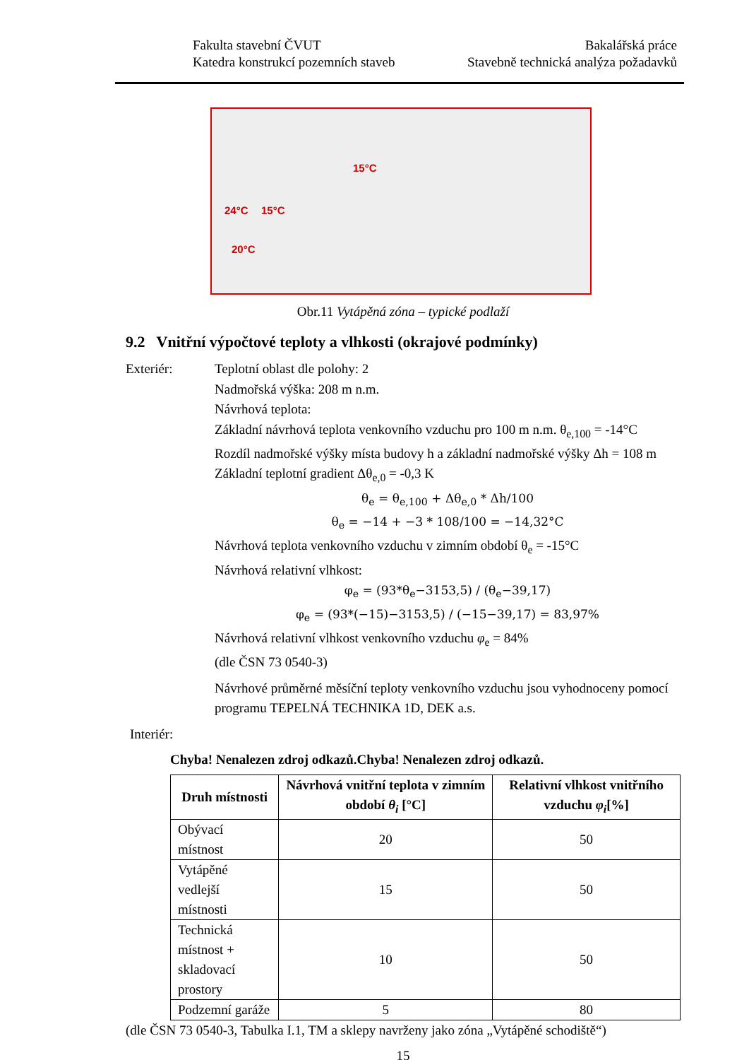Fakulta stavební ČVUT
Katedra konstrukcí pozemních staveb
Bakalářská práce
Stavebně technická analýza požadavků
15°C
24°C 15°C
20°C
Obr.11 Vytápěná zóna – typické podlaží
9.2 Vnitřní výpočtové teploty a vlhkosti (okrajové podmínky)
Exteriér: Teplotní oblast dle polohy: 2
Nadmořská výška: 208 m n.m.
Návrhová teplota:
Základní návrhová teplota venkovního vzduchu pro 100 m n.m. θ<sub>e,100</sub> = -14°C
Rozdíl nadmořské výšky místa budovy h a základní nadmořské výšky Δh = 108 m
Základní teplotní gradient Δθ<sub>e,0</sub> = -0,3 K
θ<sub>e</sub> = θ<sub>e,100</sub> + Δθ<sub>e,0</sub> * Δh/100
θ<sub>e</sub> = −14 + −3 * 108/100 = −14,32°C
Návrhová teplota venkovního vzduchu v zimním období θ<sub>e</sub> = -15°C
Návrhová relativní vlhkost:
φ<sub>e</sub> = (93*θ<sub>e</sub>−3153,5) / (θ<sub>e</sub>−39,17)
φ<sub>e</sub> = (93*(−15)−3153,5) / (−15−39,17) = 83,97%
Návrhová relativní vlhkost venkovního vzduchu φ<sub>e</sub> = 84%
(dle ČSN 73 0540-3)
Návrhové průměrné měsíční teploty venkovního vzduchu jsou vyhodnoceny pomocí programu TEPELNÁ TECHNIKA 1D, DEK a.s.
Interiér:
Chyba! Nenalezen zdroj odkazů.Chyba! Nenalezen zdroj odkazů.
| Druh místnosti | Návrhová vnitřní teplota v zimním období θ<sub>i</sub> [°C] | Relativní vlhkost vnitřního vzduchu φ<sub>i</sub> [%] |
| --- | --- | --- |
| Obývací místnost | 20 | 50 |
| Vytápěné vedlejší místnosti | 15 | 50 |
| Technická místnost + skladovací prostory | 10 | 50 |
| Podzemní garáže | 5 | 80 |
(dle ČSN 73 0540-3, Tabulka I.1, TM a sklepy navrženy jako zóna „Vytápěné schodiště“)
15